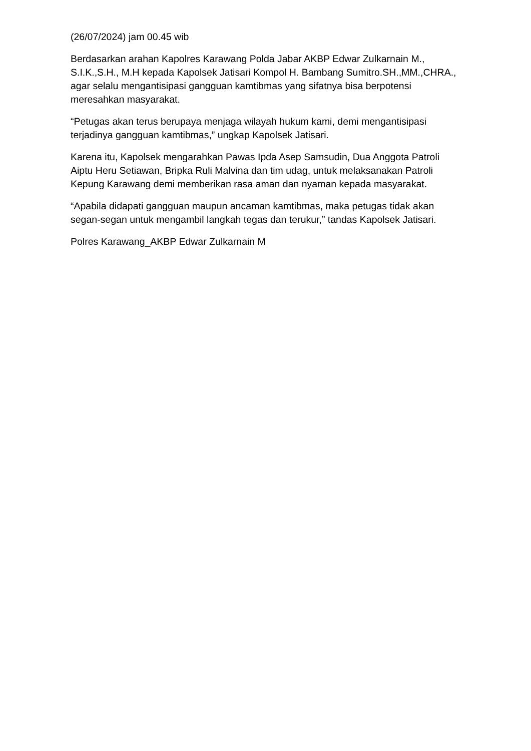(26/07/2024) jam 00.45 wib
Berdasarkan arahan Kapolres Karawang Polda Jabar AKBP Edwar Zulkarnain M., S.I.K.,S.H., M.H kepada Kapolsek Jatisari Kompol H. Bambang Sumitro.SH.,MM.,CHRA., agar selalu mengantisipasi gangguan kamtibmas yang sifatnya bisa berpotensi meresahkan masyarakat.
“Petugas akan terus berupaya menjaga wilayah hukum kami, demi mengantisipasi terjadinya gangguan kamtibmas,” ungkap Kapolsek Jatisari.
Karena itu, Kapolsek mengarahkan Pawas Ipda Asep Samsudin, Dua Anggota Patroli Aiptu Heru Setiawan, Bripka Ruli Malvina dan tim udag, untuk melaksanakan Patroli Kepung Karawang demi memberikan rasa aman dan nyaman kepada masyarakat.
“Apabila didapati gangguan maupun ancaman kamtibmas, maka petugas tidak akan segan-segan untuk mengambil langkah tegas dan terukur,” tandas Kapolsek Jatisari.
Polres Karawang_AKBP Edwar Zulkarnain M